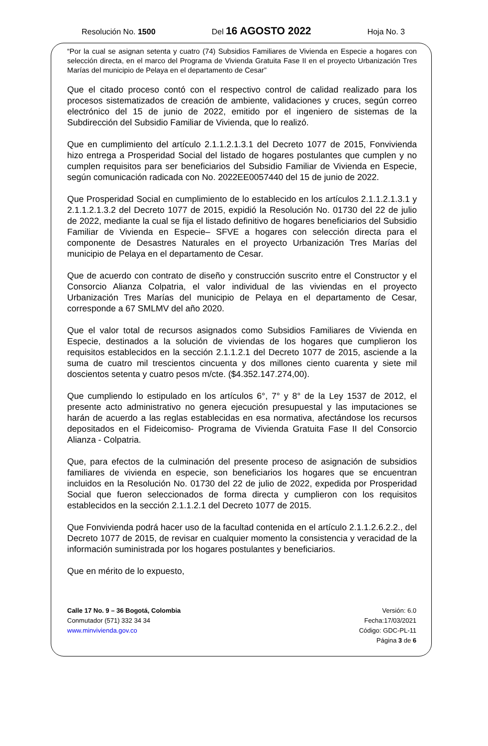Resolución No. 1500 Del 16 AGOSTO 2022 Hoja No. 3
“Por la cual se asignan setenta y cuatro (74) Subsidios Familiares de Vivienda en Especie a hogares con selección directa, en el marco del Programa de Vivienda Gratuita Fase II en el proyecto Urbanización Tres Marías del municipio de Pelaya en el departamento de Cesar”
Que el citado proceso contó con el respectivo control de calidad realizado para los procesos sistematizados de creación de ambiente, validaciones y cruces, según correo electrónico del 15 de junio de 2022, emitido por el ingeniero de sistemas de la Subdirección del Subsidio Familiar de Vivienda, que lo realizó.
Que en cumplimiento del artículo 2.1.1.2.1.3.1 del Decreto 1077 de 2015, Fonvivienda hizo entrega a Prosperidad Social del listado de hogares postulantes que cumplen y no cumplen requisitos para ser beneficiarios del Subsidio Familiar de Vivienda en Especie, según comunicación radicada con No. 2022EE0057440 del 15 de junio de 2022.
Que Prosperidad Social en cumplimiento de lo establecido en los artículos 2.1.1.2.1.3.1 y 2.1.1.2.1.3.2 del Decreto 1077 de 2015, expidió la Resolución No. 01730 del 22 de julio de 2022, mediante la cual se fija el listado definitivo de hogares beneficiarios del Subsidio Familiar de Vivienda en Especie– SFVE a hogares con selección directa para el componente de Desastres Naturales en el proyecto Urbanización Tres Marías del municipio de Pelaya en el departamento de Cesar.
Que de acuerdo con contrato de diseño y construcción suscrito entre el Constructor y el Consorcio Alianza Colpatria, el valor individual de las viviendas en el proyecto Urbanización Tres Marías del municipio de Pelaya en el departamento de Cesar, corresponde a 67 SMLMV del año 2020.
Que el valor total de recursos asignados como Subsidios Familiares de Vivienda en Especie, destinados a la solución de viviendas de los hogares que cumplieron los requisitos establecidos en la sección 2.1.1.2.1 del Decreto 1077 de 2015, asciende a la suma de cuatro mil trescientos cincuenta y dos millones ciento cuarenta y siete mil doscientos setenta y cuatro pesos m/cte. ($4.352.147.274,00).
Que cumpliendo lo estipulado en los artículos 6°, 7° y 8° de la Ley 1537 de 2012, el presente acto administrativo no genera ejecución presupuestal y las imputaciones se harán de acuerdo a las reglas establecidas en esa normativa, afectándose los recursos depositados en el Fideicomiso- Programa de Vivienda Gratuita Fase II del Consorcio Alianza - Colpatria.
Que, para efectos de la culminación del presente proceso de asignación de subsidios familiares de vivienda en especie, son beneficiarios los hogares que se encuentran incluidos en la Resolución No. 01730 del 22 de julio de 2022, expedida por Prosperidad Social que fueron seleccionados de forma directa y cumplieron con los requisitos establecidos en la sección 2.1.1.2.1 del Decreto 1077 de 2015.
Que Fonvivienda podrá hacer uso de la facultad contenida en el artículo 2.1.1.2.6.2.2., del Decreto 1077 de 2015, de revisar en cualquier momento la consistencia y veracidad de la información suministrada por los hogares postulantes y beneficiarios.
Que en mérito de lo expuesto,
Calle 17 No. 9 – 36 Bogotá, Colombia
Conmutador (571) 332 34 34
www.minvivienda.gov.co
Versión: 6.0
Fecha:17/03/2021
Código: GDC-PL-11
Página 3 de 6